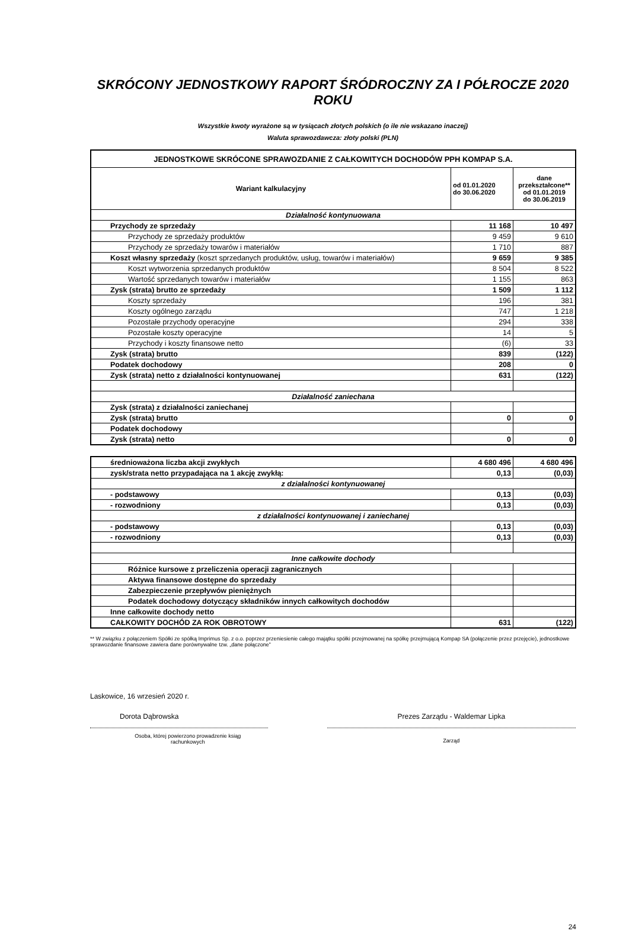SKRÓCONY JEDNOSTKOWY RAPORT ŚRÓDROCZNY ZA I PÓŁROCZE 2020 ROKU
Wszystkie kwoty wyrażone są w tysiącach złotych polskich (o ile nie wskazano inaczej)
Waluta sprawozdawcza: złoty polski (PLN)
| JEDNOSTKOWE SKRÓCONE SPRAWOZDANIE Z CAŁKOWITYCH DOCHODÓW PPH KOMPAP S.A. | | |
| --- | --- | --- |
| Wariant kalkulacyjny | od 01.01.2020 do 30.06.2020 | dane przekształcone** od 01.01.2019 do 30.06.2019 |
| Działalność kontynuowana | | |
| Przychody ze sprzedaży | 11 168 | 10 497 |
| Przychody ze sprzedaży produktów | 9 459 | 9 610 |
| Przychody ze sprzedaży towarów i materiałów | 1 710 | 887 |
| Koszt własny sprzedaży (koszt sprzedanych produktów, usług, towarów i materiałów) | 9 659 | 9 385 |
| Koszt wytworzenia sprzedanych produktów | 8 504 | 8 522 |
| Wartość sprzedanych towarów i materiałów | 1 155 | 863 |
| Zysk (strata) brutto ze sprzedaży | 1 509 | 1 112 |
| Koszty sprzedaży | 196 | 381 |
| Koszty ogólnego zarządu | 747 | 1 218 |
| Pozostałe przychody operacyjne | 294 | 338 |
| Pozostałe koszty operacyjne | 14 | 5 |
| Przychody i koszty finansowe netto | (6) | 33 |
| Zysk (strata) brutto | 839 | (122) |
| Podatek dochodowy | 208 | 0 |
| Zysk (strata) netto z działalności kontynuowanej | 631 | (122) |
| Działalność zaniechana | | |
| Zysk (strata) z działalności zaniechanej | | |
| Zysk (strata) brutto | 0 | 0 |
| Podatek dochodowy | | |
| Zysk (strata) netto | 0 | 0 |
| średnioważona liczba akcji zwykłych | 4 680 496 | 4 680 496 |
| zysk/strata netto przypadająca na 1 akcję zwykłą: | 0,13 | (0,03) |
| z działalności kontynuowanej | | |
| - podstawowy | 0,13 | (0,03) |
| - rozwodniony | 0,13 | (0,03) |
| z działalności kontynuowanej i zaniechanej | | |
| - podstawowy | 0,13 | (0,03) |
| - rozwodniony | 0,13 | (0,03) |
| Inne całkowite dochody | | |
| Różnice kursowe z przeliczenia operacji zagranicznych | | |
| Aktywa finansowe dostępne do sprzedaży | | |
| Zabezpieczenie przepływów pieniężnych | | |
| Podatek dochodowy dotyczący składników innych całkowitych dochodów | | |
| Inne całkowite dochody netto | | |
| CAŁKOWITY DOCHÓD ZA ROK OBROTOWY | 631 | (122) |
** W związku z połączeniem Spółki ze spółką Imprimus Sp. z o.o. poprzez przeniesienie całego majątku spółki przejmowanej na spółkę przejmującą Kompap SA (połączenie przez przejęcie), jednostkowe sprawozdanie finansowe zawiera dane porównywalne tzw. „dane połączone”
Laskowice, 16 wrzesień 2020 r.
Dorota Dąbrowska
Osoba, której powierzono prowadzenie ksiąg
rachunkowych
Prezes Zarządu - Waldemar Lipka
Zarząd
24